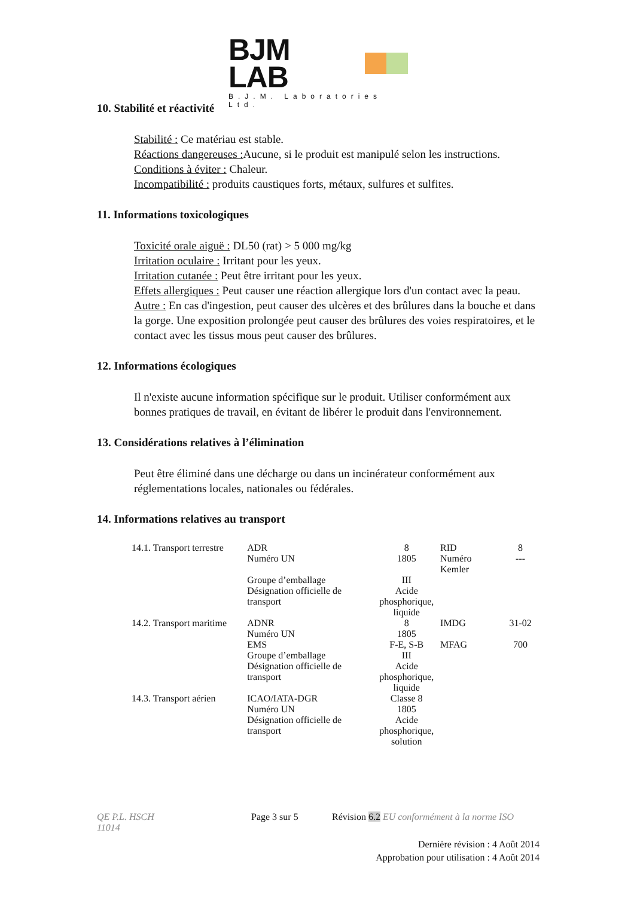BJM LAB
B.J.M. Laboratories Ltd.
10. Stabilité et réactivité
Stabilité : Ce matériau est stable.
Réactions dangereuses : Aucune, si le produit est manipulé selon les instructions.
Conditions à éviter : Chaleur.
Incompatibilité : produits caustiques forts, métaux, sulfures et sulfites.
11. Informations toxicologiques
Toxicité orale aiguë : DL50 (rat) > 5 000 mg/kg
Irritation oculaire : Irritant pour les yeux.
Irritation cutanée : Peut être irritant pour les yeux.
Effets allergiques : Peut causer une réaction allergique lors d'un contact avec la peau.
Autre : En cas d'ingestion, peut causer des ulcères et des brûlures dans la bouche et dans la gorge. Une exposition prolongée peut causer des brûlures des voies respiratoires, et le contact avec les tissus mous peut causer des brûlures.
12. Informations écologiques
Il n'existe aucune information spécifique sur le produit. Utiliser conformément aux bonnes pratiques de travail, en évitant de libérer le produit dans l'environnement.
13. Considérations relatives à l’élimination
Peut être éliminé dans une décharge ou dans un incinérateur conformément aux réglementations locales, nationales ou fédérales.
14. Informations relatives au transport
| 14.1. Transport terrestre | ADR | 8 | RID | 8 |
| | Numéro UN | 1805 | Numéro Kemler | --- |
| | Groupe d’emballage | III | | |
| | Désignation officielle de transport | Acide phosphorique, liquide | | |
| 14.2. Transport maritime | ADNR | 8 | IMDG | 31-02 |
| | Numéro UN | 1805 | | |
| | EMS | F-E, S-B | MFAG | 700 |
| | Groupe d’emballage | III | | |
| | Désignation officielle de transport | Acide phosphorique, liquide | | |
| 14.3. Transport aérien | ICAO/IATA-DGR | Classe 8 | | |
| | Numéro UN | 1805 | | |
| | Désignation officielle de transport | Acide phosphorique, solution | | |
QE P.L. HSCH
11014
Page 3 sur 5 Révision 6.2 EU conformément à la norme ISO
Dernière révision : 4 Août 2014
Approbation pour utilisation : 4 Août 2014